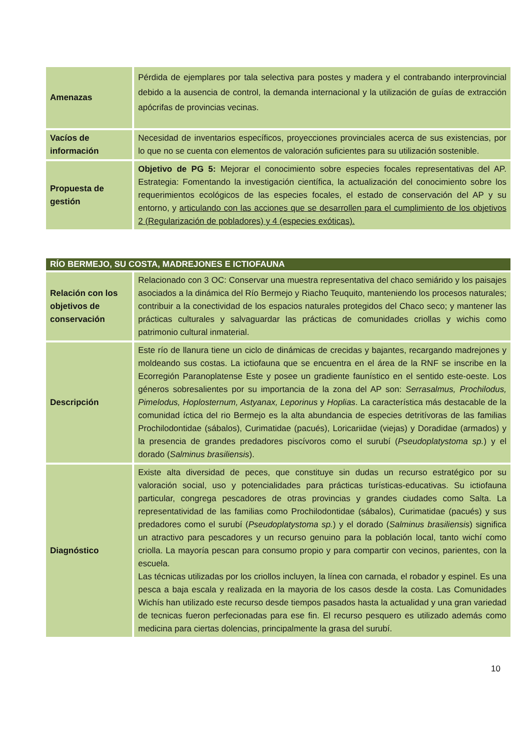| Amenazas | Pérdida de ejemplares por tala selectiva para postes y madera y el contrabando interprovincial debido a la ausencia de control, la demanda internacional y la utilización de guías de extracción apócrifas de provincias vecinas. |
| Vacíos de información | Necesidad de inventarios específicos, proyecciones provinciales acerca de sus existencias, por lo que no se cuenta con elementos de valoración suficientes para su utilización sostenible. |
| Propuesta de gestión | Objetivo de PG 5: Mejorar el conocimiento sobre especies focales representativas del AP. Estrategia: Fomentando la investigación científica, la actualización del conocimiento sobre los requerimientos ecológicos de las especies focales, el estado de conservación del AP y su entorno, y articulando con las acciones que se desarrollen para el cumplimiento de los objetivos 2 (Regularización de pobladores) y 4 (especies exóticas). |
| RÍO BERMEJO, SU COSTA, MADREJONES E ICTIOFAUNA | |
| --- | --- |
| Relación con los objetivos de conservación | Relacionado con 3 OC: Conservar una muestra representativa del chaco semiárido y los paisajes asociados a la dinámica del Río Bermejo y Riacho Teuquito, manteniendo los procesos naturales; contribuir a la conectividad de los espacios naturales protegidos del Chaco seco; y mantener las prácticas culturales y salvaguardar las prácticas de comunidades criollas y wichis como patrimonio cultural inmaterial. |
| Descripción | Este río de llanura tiene un ciclo de dinámicas de crecidas y bajantes, recargando madrejones y moldeando sus costas. La ictiofauna que se encuentra en el área de la RNF se inscribe en la Ecorregión Paranoplatense Este y posee un gradiente faunístico en el sentido este-oeste. Los géneros sobresalientes por su importancia de la zona del AP son: Serrasalmus, Prochilodus, Pimelodus, Hoplosternum, Astyanax, Leporinus y Hoplias . La característica más destacable de la comunidad íctica del rio Bermejo es la alta abundancia de especies detritívoras de las familias Prochilodontidae (sábalos), Curimatidae (pacués), Loricariidae (viejas) y Doradidae (armados) y la presencia de grandes predadores piscívoros como el surubí ( Pseudoplatystoma sp. ) y el dorado ( Salminus brasiliensis ). |
| Diagnóstico | Existe alta diversidad de peces, que constituye sin dudas un recurso estratégico por su valoración social, uso y potencialidades para prácticas turísticas-educativas. Su ictiofauna particular, congrega pescadores de otras provincias y grandes ciudades como Salta. La representatividad de las familias como Prochilodontidae (sábalos), Curimatidae (pacués) y sus predadores como el surubí ( Pseudoplatystoma sp. ) y el dorado ( Salminus brasiliensis ) significa un atractivo para pescadores y un recurso genuino para la población local, tanto wichí como criolla. La mayoría pescan para consumo propio y para compartir con vecinos, parientes, con la escuela. Las técnicas utilizadas por los criollos incluyen, la línea con carnada, el robador y espinel. Es una pesca a baja escala y realizada en la mayoria de los casos desde la costa. Las Comunidades Wichís han utilizado este recurso desde tiempos pasados hasta la actualidad y una gran variedad de tecnicas fueron perfecionadas para ese fin. El recurso pesquero es utilizado además como medicina para ciertas dolencias, principalmente la grasa del surubí. |
10